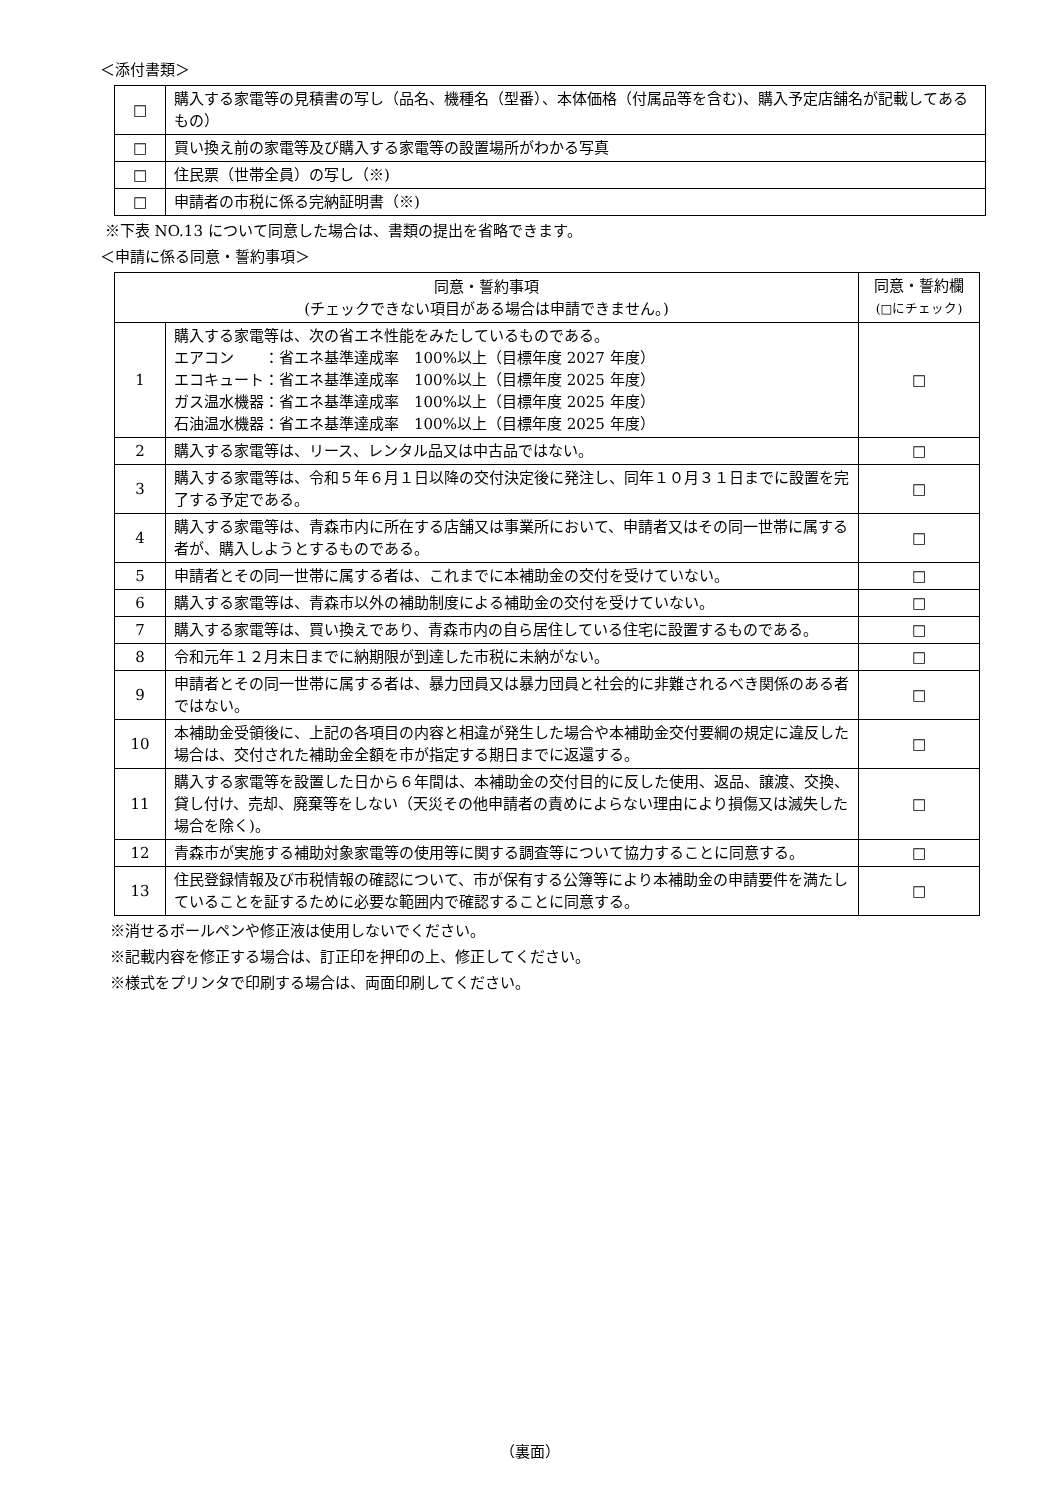＜添付書類＞
| □ | 購入する家電等の見積書の写し（品名、機種名（型番）、本体価格（付属品等を含む)、購入予定店舗名が記載してあるもの） |
| □ | 買い換え前の家電等及び購入する家電等の設置場所がわかる写真 |
| □ | 住民票（世帯全員）の写し（※) |
| □ | 申請者の市税に係る完納証明書（※) |
※下表 NO.13 について同意した場合は、書類の提出を省略できます。
＜申請に係る同意・誓約事項＞
| 同意・誓約事項 (チェックできない項目がある場合は申請できません。) | | 同意・誓約欄 (□にチェック) |
| --- | --- | --- |
| 1 | 購入する家電等は、次の省エネ性能をみたしているものである。 エアコン ：省エネ基準達成率 100%以上（目標年度 2027 年度） エコキュート：省エネ基準達成率 100%以上（目標年度 2025 年度） ガス温水機器：省エネ基準達成率 100%以上（目標年度 2025 年度） 石油温水機器：省エネ基準達成率 100%以上（目標年度 2025 年度） | □ |
| 2 | 購入する家電等は、リース、レンタル品又は中古品ではない。 | □ |
| 3 | 購入する家電等は、令和５年６月１日以降の交付決定後に発注し、同年１０月３１日までに設置を完了する予定である。 | □ |
| 4 | 購入する家電等は、青森市内に所在する店舗又は事業所において、申請者又はその同一世帯に属する者が、購入しようとするものである。 | □ |
| 5 | 申請者とその同一世帯に属する者は、これまでに本補助金の交付を受けていない。 | □ |
| 6 | 購入する家電等は、青森市以外の補助制度による補助金の交付を受けていない。 | □ |
| 7 | 購入する家電等は、買い換えであり、青森市内の自ら居住している住宅に設置するものである。 | □ |
| 8 | 令和元年１２月末日までに納期限が到達した市税に未納がない。 | □ |
| 9 | 申請者とその同一世帯に属する者は、暴力団員又は暴力団員と社会的に非難されるべき関係のある者ではない。 | □ |
| 10 | 本補助金受領後に、上記の各項目の内容と相違が発生した場合や本補助金交付要綱の規定に違反した場合は、交付された補助金全額を市が指定する期日までに返還する。 | □ |
| 11 | 購入する家電等を設置した日から６年間は、本補助金の交付目的に反した使用、返品、譲渡、交換、貸し付け、売却、廃棄等をしない（天災その他申請者の責めによらない理由により損傷又は滅失した場合を除く)。 | □ |
| 12 | 青森市が実施する補助対象家電等の使用等に関する調査等について協力することに同意する。 | □ |
| 13 | 住民登録情報及び市税情報の確認について、市が保有する公簿等により本補助金の申請要件を満たしていることを証するために必要な範囲内で確認することに同意する。 | □ |
※消せるボールペンや修正液は使用しないでください。
※記載内容を修正する場合は、訂正印を押印の上、修正してください。
※様式をプリンタで印刷する場合は、両面印刷してください。
（裏面）